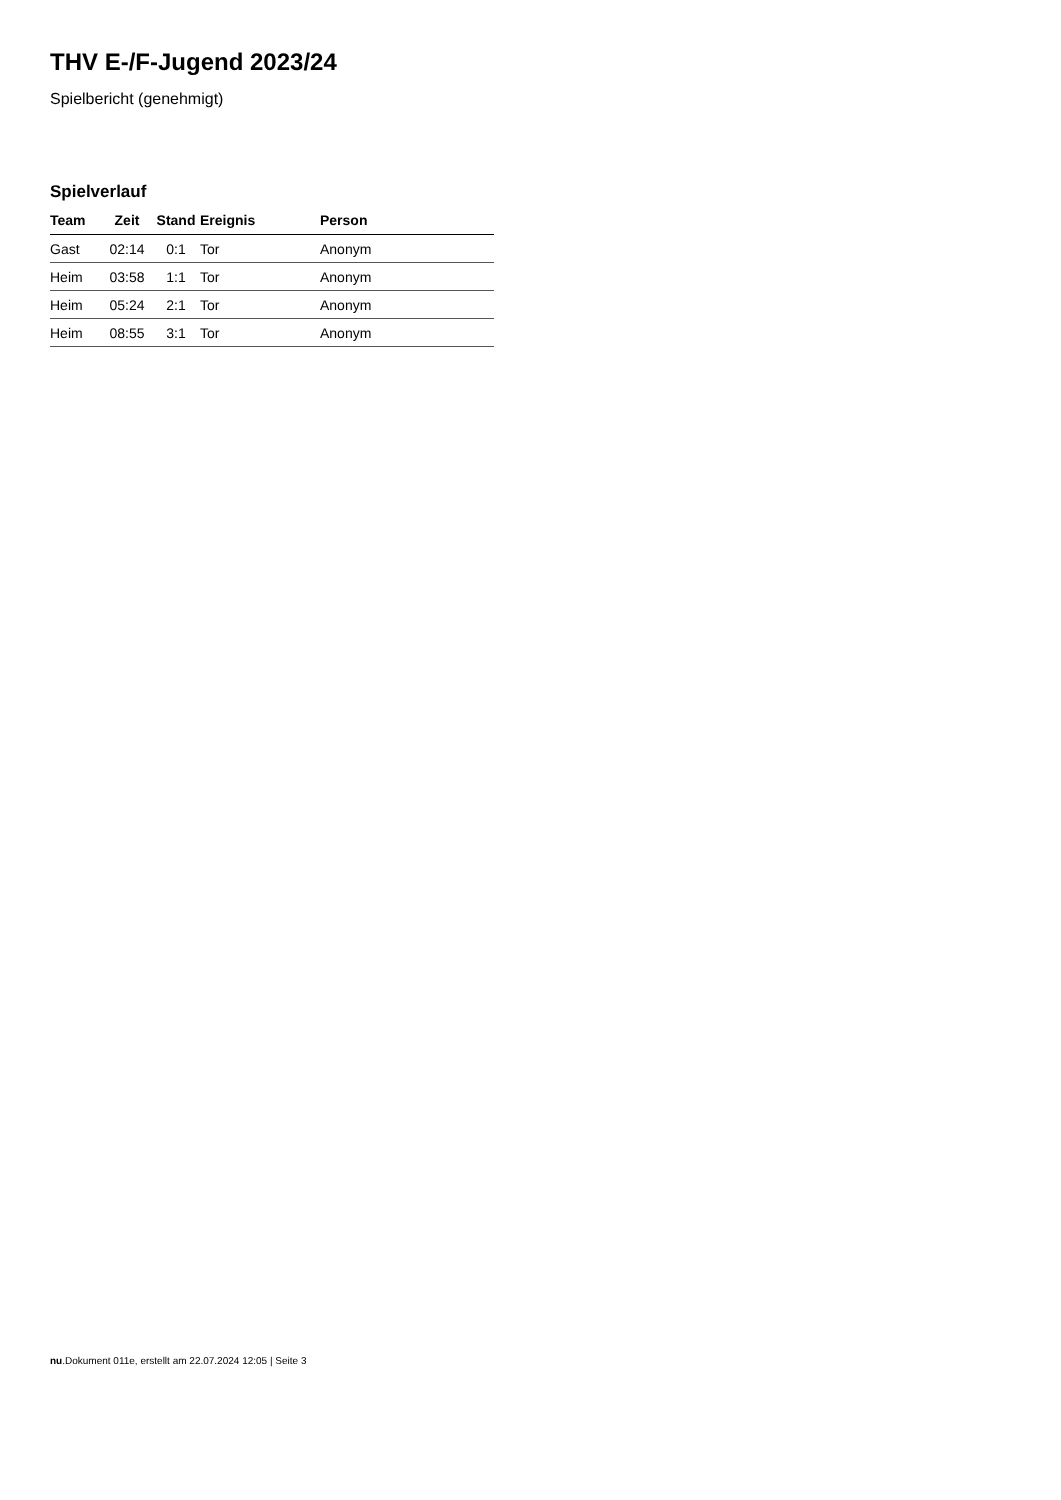THV E-/F-Jugend 2023/24
Spielbericht (genehmigt)
Spielverlauf
| Team | Zeit | Stand | Ereignis | Person |
| --- | --- | --- | --- | --- |
| Gast | 02:14 | 0:1 | Tor | Anonym |
| Heim | 03:58 | 1:1 | Tor | Anonym |
| Heim | 05:24 | 2:1 | Tor | Anonym |
| Heim | 08:55 | 3:1 | Tor | Anonym |
nu.Dokument 011e, erstellt am 22.07.2024 12:05 | Seite 3